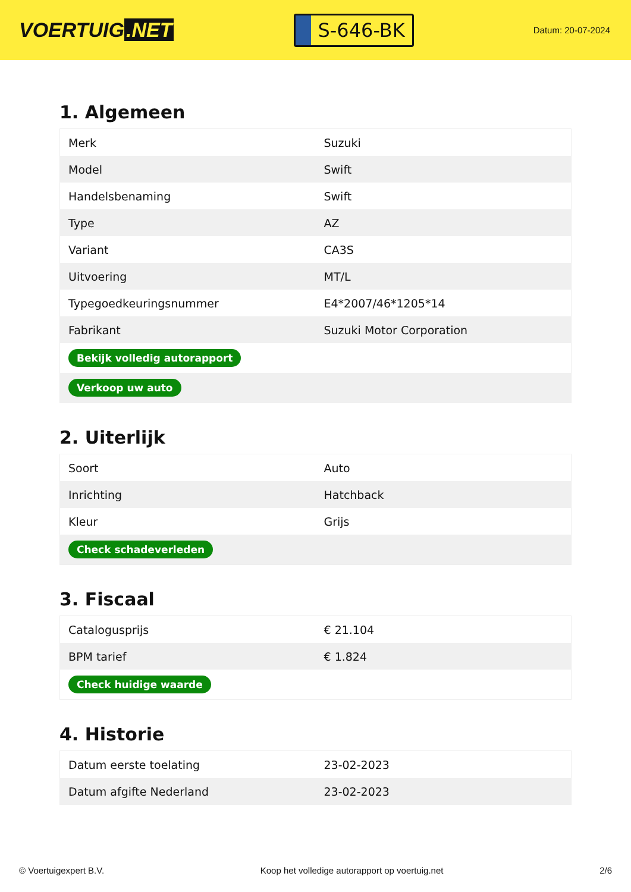VOERTUIG.NET
S-646-BK
Datum: 20-07-2024
1. Algemeen
| Merk | Suzuki |
| Model | Swift |
| Handelsbenaming | Swift |
| Type | AZ |
| Variant | CA3S |
| Uitvoering | MT/L |
| Typegoedkeuringsnummer | E4*2007/46*1205*14 |
| Fabrikant | Suzuki Motor Corporation |
| Bekijk volledig autorapport | |
| Verkoop uw auto | |
2. Uiterlijk
| Soort | Auto |
| Inrichting | Hatchback |
| Kleur | Grijs |
| Check schadeverleden | |
3. Fiscaal
| Catalogusprijs | € 21.104 |
| BPM tarief | € 1.824 |
| Check huidige waarde | |
4. Historie
| Datum eerste toelating | 23-02-2023 |
| Datum afgifte Nederland | 23-02-2023 |
© Voertuigexpert B.V. Koop het volledige autorapport op voertuig.net 2/6